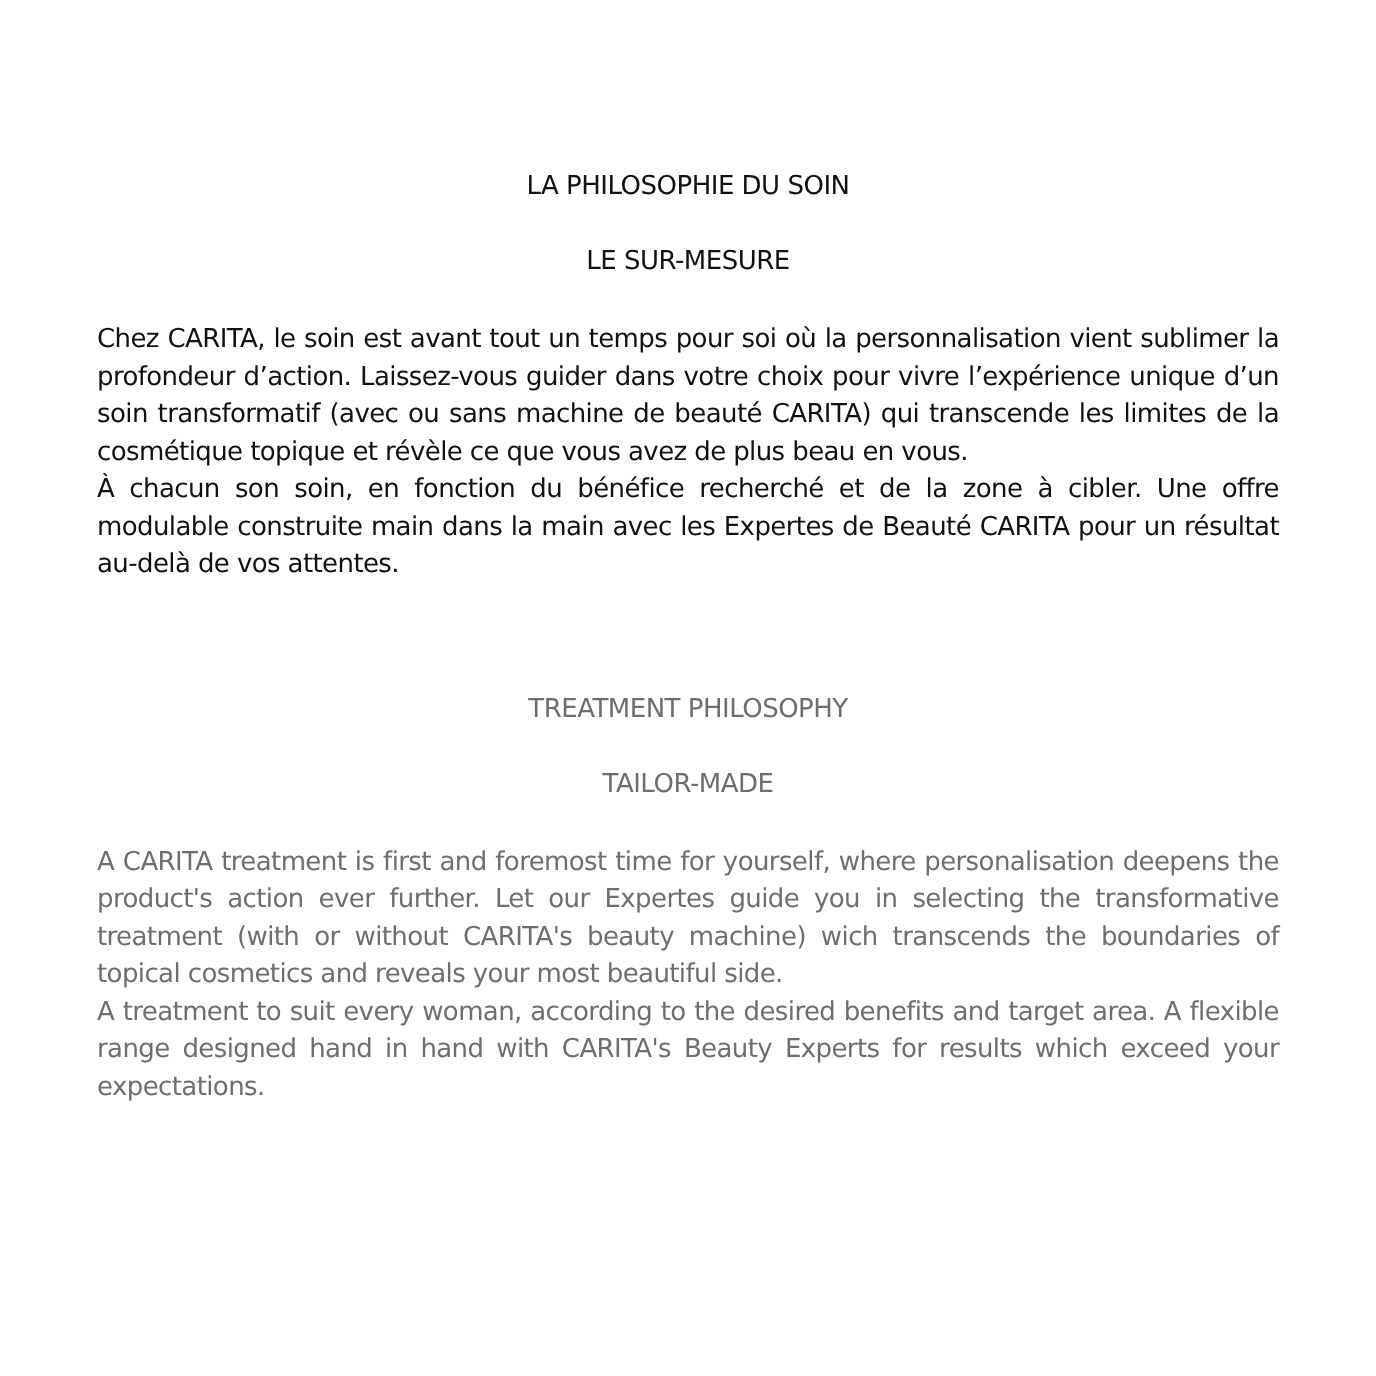LA PHILOSOPHIE DU SOIN
LE SUR-MESURE
Chez CARITA, le soin est avant tout un temps pour soi où la personnalisation vient sublimer la profondeur d’action. Laissez-vous guider dans votre choix pour vivre l’expérience unique d’un soin transformatif (avec ou sans machine de beauté CARITA) qui transcende les limites de la cosmétique topique et révèle ce que vous avez de plus beau en vous.
À chacun son soin, en fonction du bénéfice recherché et de la zone à cibler. Une offre modulable construite main dans la main avec les Expertes de Beauté CARITA pour un résultat au-delà de vos attentes.
TREATMENT PHILOSOPHY
TAILOR-MADE
A CARITA treatment is first and foremost time for yourself, where personalisation deepens the product's action ever further. Let our Expertes guide you in selecting the transformative treatment (with or without CARITA's beauty machine) wich transcends the boundaries of topical cosmetics and reveals your most beautiful side.
A treatment to suit every woman, according to the desired benefits and target area. A flexible range designed hand in hand with CARITA's Beauty Experts for results which exceed your expectations.